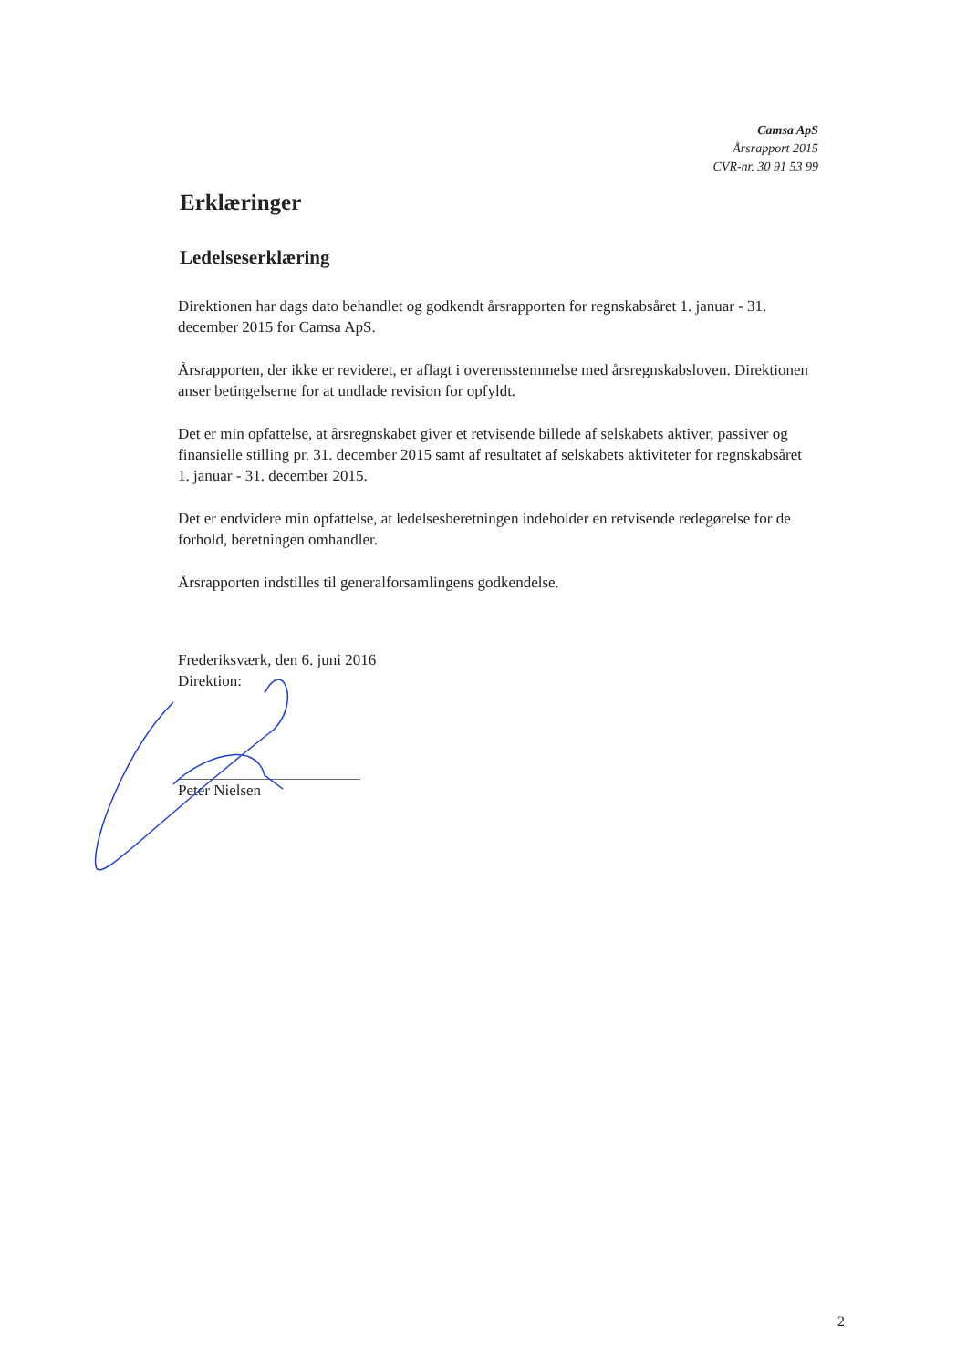Camsa ApS
Årsrapport 2015
CVR-nr. 30 91 53 99
Erklæringer
Ledelseserklæring
Direktionen har dags dato behandlet og godkendt årsrapporten for regnskabsåret 1. januar - 31. december 2015 for Camsa ApS.
Årsrapporten, der ikke er revideret, er aflagt i overensstemmelse med årsregnskabsloven. Direktionen anser betingelserne for at undlade revision for opfyldt.
Det er min opfattelse, at årsregnskabet giver et retvisende billede af selskabets aktiver, passiver og finansielle stilling pr. 31. december 2015 samt af resultatet af selskabets aktiviteter for regnskabsåret 1. januar - 31. december 2015.
Det er endvidere min opfattelse, at ledelsesberetningen indeholder en retvisende redegørelse for de forhold, beretningen omhandler.
Årsrapporten indstilles til generalforsamlingens godkendelse.
Frederiksværk, den 6. juni 2016
Direktion:
Peter Nielsen
2